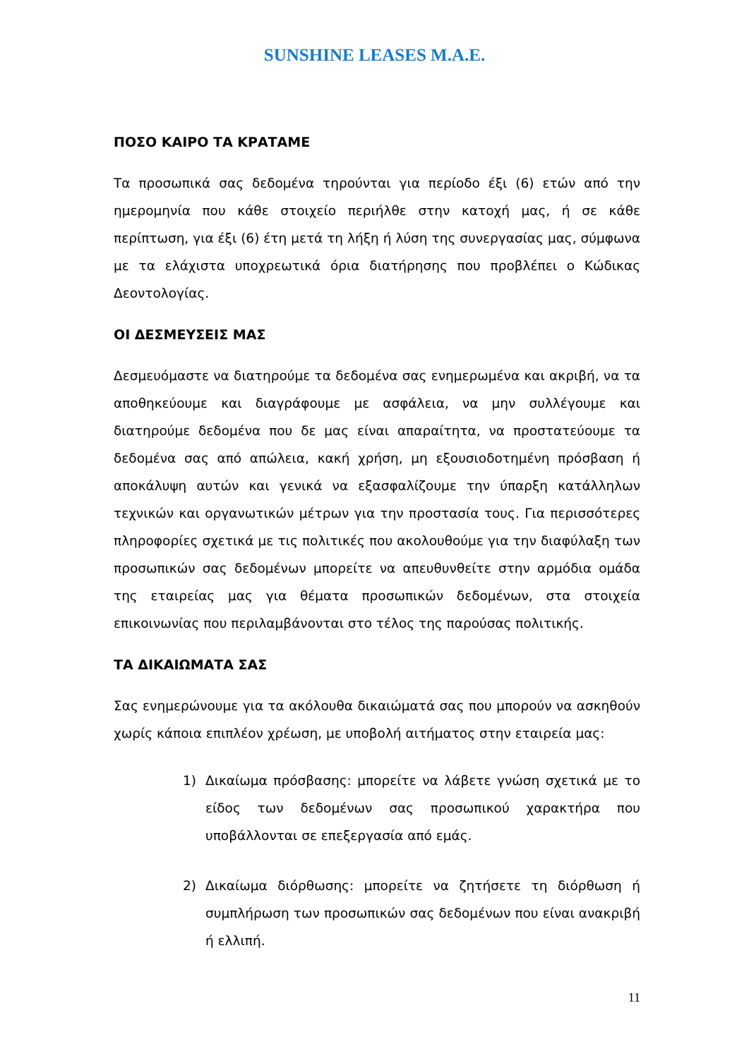SUNSHINE LEASES M.A.E.
ΠΟΣΟ ΚΑΙΡΟ ΤΑ ΚΡΑΤΑΜΕ
Τα προσωπικά σας δεδομένα τηρούνται για περίοδο έξι (6) ετών από την ημερομηνία που κάθε στοιχείο περιήλθε στην κατοχή μας, ή σε κάθε περίπτωση, για έξι (6) έτη μετά τη λήξη ή λύση της συνεργασίας μας, σύμφωνα με τα ελάχιστα υποχρεωτικά όρια διατήρησης που προβλέπει ο Κώδικας Δεοντολογίας.
ΟΙ ΔΕΣΜΕΥΣΕΙΣ ΜΑΣ
Δεσμευόμαστε να διατηρούμε τα δεδομένα σας ενημερωμένα και ακριβή, να τα αποθηκεύουμε και διαγράφουμε με ασφάλεια, να μην συλλέγουμε και διατηρούμε δεδομένα που δε μας είναι απαραίτητα, να προστατεύουμε τα δεδομένα σας από απώλεια, κακή χρήση, μη εξουσιοδοτημένη πρόσβαση ή αποκάλυψη αυτών και γενικά να εξασφαλίζουμε την ύπαρξη κατάλληλων τεχνικών και οργανωτικών μέτρων για την προστασία τους. Για περισσότερες πληροφορίες σχετικά με τις πολιτικές που ακολουθούμε για την διαφύλαξη των προσωπικών σας δεδομένων μπορείτε να απευθυνθείτε στην αρμόδια ομάδα της εταιρείας μας για θέματα προσωπικών δεδομένων, στα στοιχεία επικοινωνίας που περιλαμβάνονται στο τέλος της παρούσας πολιτικής.
ΤΑ ΔΙΚΑΙΩΜΑΤΑ ΣΑΣ
Σας ενημερώνουμε για τα ακόλουθα δικαιώματά σας που μπορούν να ασκηθούν χωρίς κάποια επιπλέον χρέωση, με υποβολή αιτήματος στην εταιρεία μας:
1) Δικαίωμα πρόσβασης: μπορείτε να λάβετε γνώση σχετικά με το είδος των δεδομένων σας προσωπικού χαρακτήρα που υποβάλλονται σε επεξεργασία από εμάς.
2) Δικαίωμα διόρθωσης: μπορείτε να ζητήσετε τη διόρθωση ή συμπλήρωση των προσωπικών σας δεδομένων που είναι ανακριβή ή ελλιπή.
11